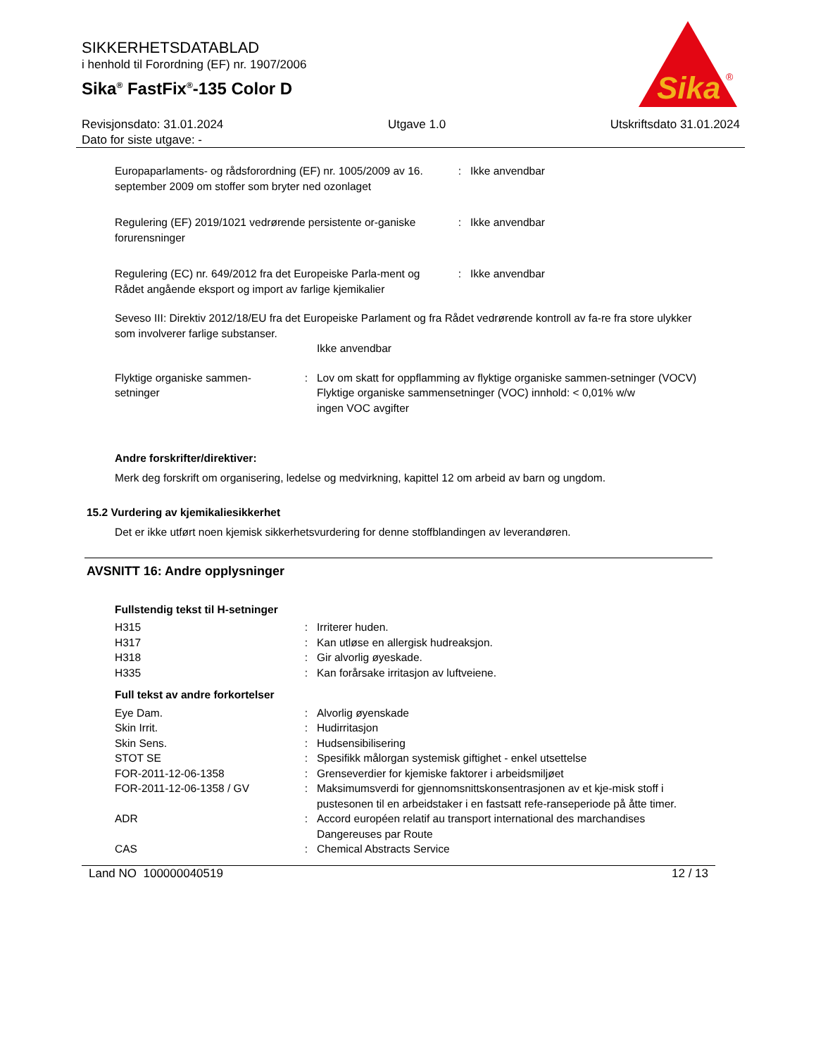SIKKERHETSDATABLAD
i henhold til Forordning (EF) nr. 1907/2006
Sika<sup>®</sup> FastFix<sup>®</sup>-135 Color D
Sika
®
Revisjonsdato: 31.01.2024
Dato for siste utgave: - Utgave 1.0 Utskriftsdato 31.01.2024
| Europaparlaments- og rådsforordning (EF) nr. 1005/2009 av 16. september 2009 om stoffer som bryter ned ozonlaget | : | Ikke anvendbar |
| Regulering (EF) 2019/1021 vedrørende persistente or-ganiske forurensninger | : | Ikke anvendbar |
| Regulering (EC) nr. 649/2012 fra det Europeiske Parla-ment og Rådet angående eksport og import av farlige kjemikalier | : | Ikke anvendbar |
Seveso III: Direktiv 2012/18/EU fra det Europeiske Parlament og fra Rådet vedrørende kontroll av fa-re fra store ulykker som involverer farlige substanser.
Ikke anvendbar
| Flyktige organiske sammen-setninger | : | Lov om skatt for oppflamming av flyktige organiske sammen-setninger (VOCV) Flyktige organiske sammensetninger (VOC) innhold: < 0,01% w/w ingen VOC avgifter |
Andre forskrifter/direktiver:
Merk deg forskrift om organisering, ledelse og medvirkning, kapittel 12 om arbeid av barn og ungdom.
15.2 Vurdering av kjemikaliesikkerhet
Det er ikke utført noen kjemisk sikkerhetsvurdering for denne stoffblandingen av leverandøren.
AVSNITT 16: Andre opplysninger
Fullstendig tekst til H-setninger
| H315 | : | Irriterer huden. |
| H317 | : | Kan utløse en allergisk hudreaksjon. |
| H318 | : | Gir alvorlig øyeskade. |
| H335 | : | Kan forårsake irritasjon av luftveiene. |
Full tekst av andre forkortelser
| Eye Dam. | : | Alvorlig øyenskade |
| Skin Irrit. | : | Hudirritasjon |
| Skin Sens. | : | Hudsensibilisering |
| STOT SE | : | Spesifikk målorgan systemisk giftighet - enkel utsettelse |
| FOR-2011-12-06-1358 | : | Grenseverdier for kjemiske faktorer i arbeidsmiljøet |
| FOR-2011-12-06-1358 / GV | : | Maksimumsverdi for gjennomsnittskonsentrasjonen av et kje-misk stoff i pustesonen til en arbeidstaker i en fastsatt refe-ranseperiode på åtte timer. |
| ADR | : | Accord européen relatif au transport international des marchandises Dangereuses par Route |
| CAS | : | Chemical Abstracts Service |
Land NO 100000040519 12 / 13